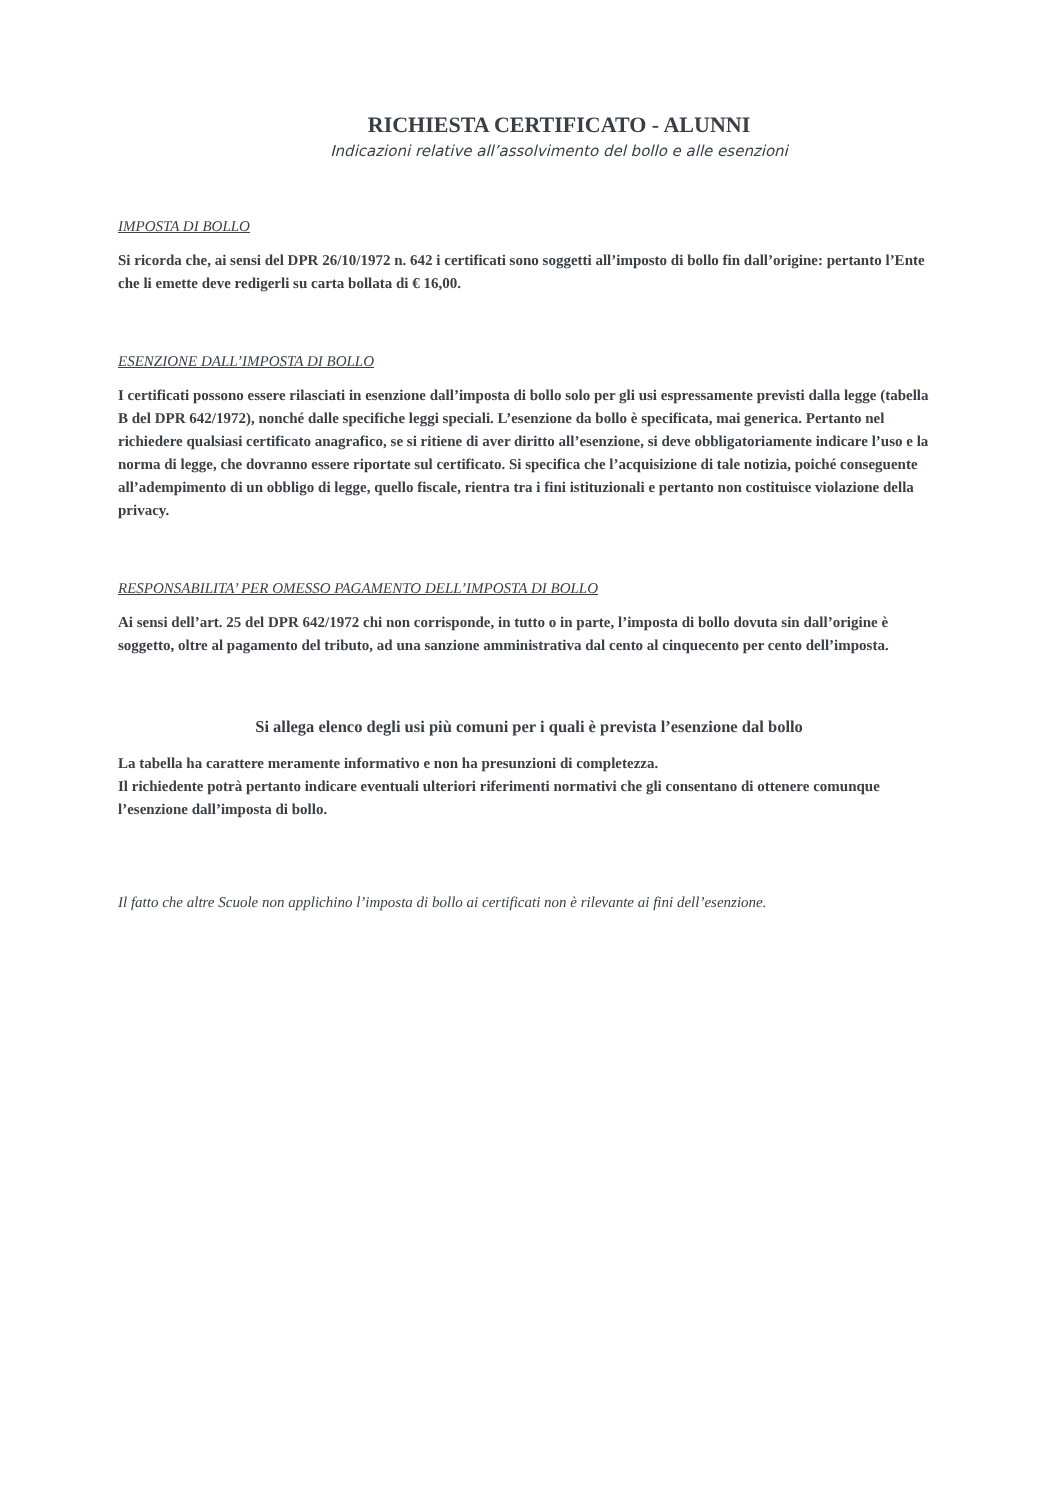RICHIESTA CERTIFICATO - ALUNNI
Indicazioni relative all’assolvimento del bollo e alle esenzioni
IMPOSTA DI BOLLO
Si ricorda che, ai sensi del DPR 26/10/1972 n. 642 i certificati sono soggetti all’imposto di bollo fin dall’origine: pertanto l’Ente che li emette deve redigerli su carta bollata di € 16,00.
ESENZIONE DALL’IMPOSTA DI BOLLO
I certificati possono essere rilasciati in esenzione dall’imposta di bollo solo per gli usi espressamente previsti dalla legge (tabella B del DPR 642/1972), nonché dalle specifiche leggi speciali. L’esenzione da bollo è specificata, mai generica. Pertanto nel richiedere qualsiasi certificato anagrafico, se si ritiene di aver diritto all’esenzione, si deve obbligatoriamente indicare l’uso e la norma di legge, che dovranno essere riportate sul certificato. Si specifica che l’acquisizione di tale notizia, poiché conseguente all’adempimento di un obbligo di legge, quello fiscale, rientra tra i fini istituzionali e pertanto non costituisce violazione della privacy.
RESPONSABILITA’ PER OMESSO PAGAMENTO DELL’IMPOSTA DI BOLLO
Ai sensi dell’art. 25 del DPR 642/1972 chi non corrisponde, in tutto o in parte, l’imposta di bollo dovuta sin dall’origine è soggetto, oltre al pagamento del tributo, ad una sanzione amministrativa dal cento al cinquecento per cento dell’imposta.
Si allega elenco degli usi più comuni per i quali è prevista l’esenzione dal bollo
La tabella ha carattere meramente informativo e non ha presunzioni di completezza.
Il richiedente potrà pertanto indicare eventuali ulteriori riferimenti normativi che gli consentano di ottenere comunque l’esenzione dall’imposta di bollo.
Il fatto che altre Scuole non applichino l’imposta di bollo ai certificati non è rilevante ai fini dell’esenzione.